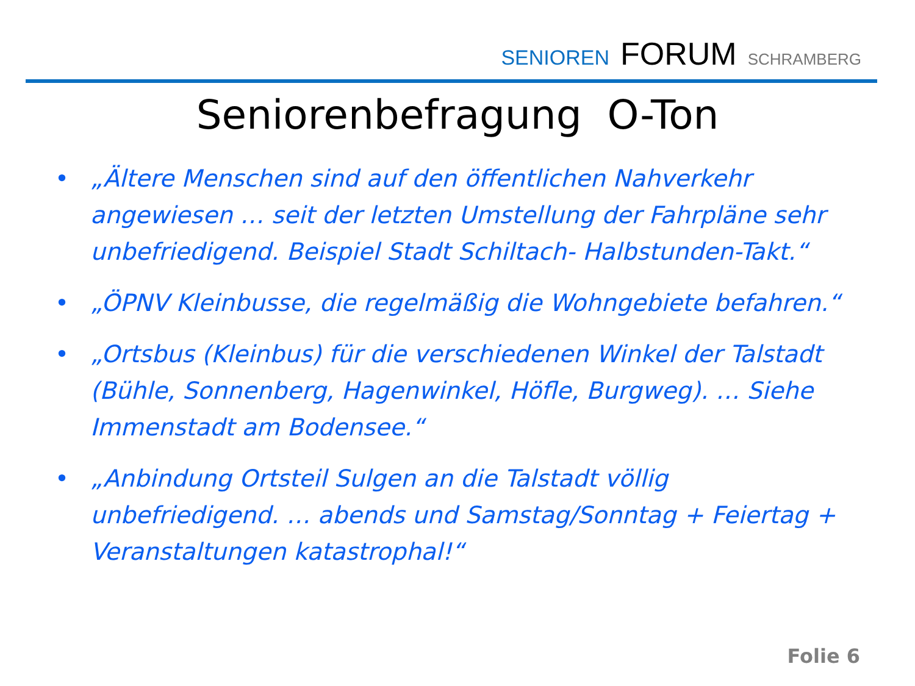SENIOREN FORUM SCHRAMBERG
Seniorenbefragung O-Ton
• „Ältere Menschen sind auf den öffentlichen Nahverkehr angewiesen … seit der letzten Umstellung der Fahrpläne sehr unbefriedigend. Beispiel Stadt Schiltach- Halbstunden-Takt.“
• „ÖPNV Kleinbusse, die regelmäßig die Wohngebiete befahren.“
• „Ortsbus (Kleinbus) für die verschiedenen Winkel der Talstadt (Bühle, Sonnenberg, Hagenwinkel, Höfle, Burgweg). … Siehe Immenstadt am Bodensee.“
• „Anbindung Ortsteil Sulgen an die Talstadt völlig unbefriedigend. … abends und Samstag/Sonntag + Feiertag + Veranstaltungen katastrophal!“
Folie 6